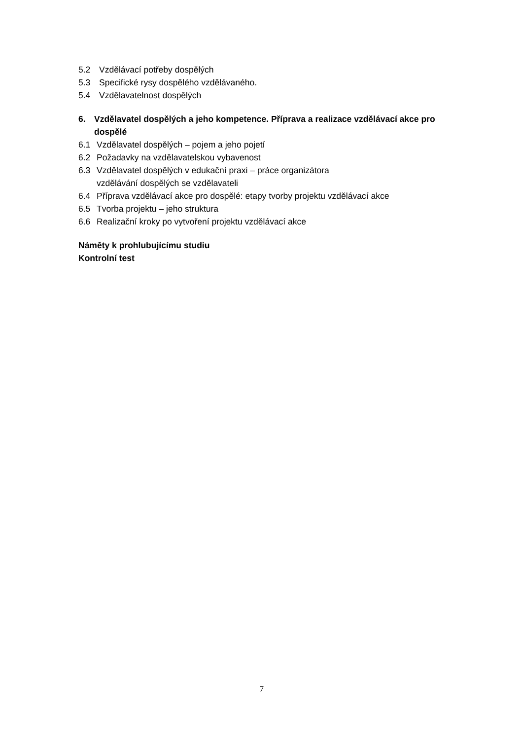5.2 Vzdělávací potřeby dospělých
5.3 Specifické rysy dospělého vzdělávaného.
5.4 Vzdělavatelnost dospělých
6. Vzdělavatel dospělých a jeho kompetence. Příprava a realizace vzdělávací akce pro
dospělé
6.1 Vzdělavatel dospělých – pojem a jeho pojetí
6.2 Požadavky na vzdělavatelskou vybavenost
6.3 Vzdělavatel dospělých v edukační praxi – práce organizátora
vzdělávání dospělých se vzdělavateli
6.4 Příprava vzdělávací akce pro dospělé: etapy tvorby projektu vzdělávací akce
6.5 Tvorba projektu – jeho struktura
6.6 Realizační kroky po vytvoření projektu vzdělávací akce
Náměty k prohlubujícímu studiu
Kontrolní test
7